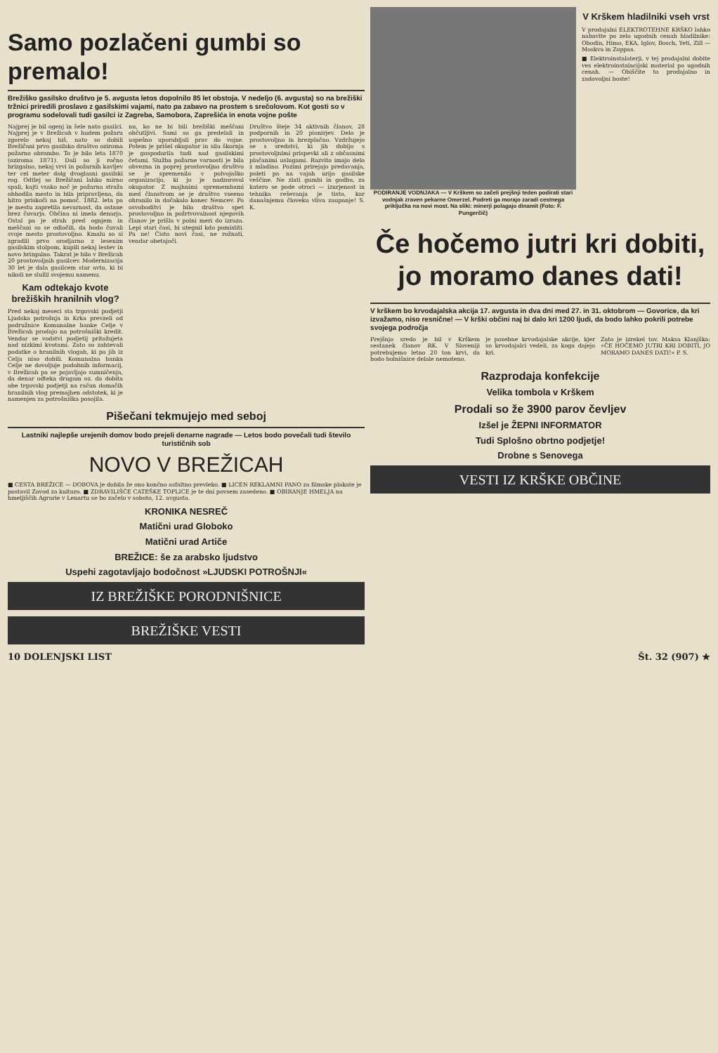Samo pozlačeni gumbi so premalo!
Brežiško gasilsko društvo je 5. avgusta letos dopolnilo 85 let obstoja. V nedeljo (6. avgusta) so na brežiški tržnici priredili proslavo z gasilskimi vajami, nato pa zabavo na prostem s srečolovom. Kot gosti so v programu sodelovali tudi gasilci iz Zagreba, Samobora, Zaprešića in enota vojne pošte
Najprej je bil ogenj in šele nato gasilci. Najprej je v Brežicah v hudem požaru zgorelo nekaj hiš, nato so dobili Brežičani prvo gasilsko društvo oziroma požarno obrambo. To je bilo leta 1870 (oziroma 1871). Dali so ji ročno brizgalno, nekaj vrvi in požarnih kavljev ter cel meter dolg dvoglasni gasilski rog. Odtlej so Brežičani lahko mirno spali, kajti vsako noč je požarna straža obhodila mesto in bila pripravljena, da hitro priskoči na pomoč. 1882. leta pa je mestu zapretila nevarnost, da ostane brez čuvarja. Občina ni imela denarja. Ostal pa je strah pred ognjem in meščani so se odločili, da bodo čuvali svoje mesto prostovoljno. Kmalu so si zgradili prvo orodjarno z lesenim gasilskim stolpom, kupili nekaj lestev in novo brizgalno. Takrat je bilo v Brežicah 20 prostovoljnih gasilcev. Modernizacija 30 let je dala gasilcem star avto, ki bi nikoli ne služil svojemu namenu.
Kam odtekajo kvote brežiških hranilnih vlog?
Pred nekaj meseci sta trgovski podjetji Ljudska potrošnja in Krka prevzeli od podružnice Komunalne banke Celje v Brežicah prodajo na potrošniški kredit. Vendar se vodstvi podjetij pritožujeta nad nizkimi kvotami. Zato so zahtevali podatke o hranilnih vlogah, ki pa jih iz Celja niso dobili. Komunalna banka Celje ne dovoljuje podobnih informacij, v Brežicah pa se pojavljajo sumničenja, da denar odteka drugam oz. da dobita obe trgovski podjetji na račun domačih hranilnih vlog premajhen odstotek, ki je namenjen za potrošniška posojila.
nu, ko ne bi bili brežiški meščani občutljivi. Sami so ga predelali in uspešno uporabljali prav do vojne. Potem je prišel okupator in sila škornja je gospodarila tudi nad gasilskimi četami. Služba požarne varnosti je bila obvezna in poprej prostovoljno društvo se je spremenilo v polvojaško organizacijo, ki jo je nadzoroval okupator. Z majhnimi spremembami med članstvom se je društvo vseeno ohranilo in dočakalo konec Nemcev. Po osvoboditvi je bilo društvo spet prostovoljno in požrtvovalnost njegovih članov je prišla v polni meri do izraza. Lepi stari časi, bi uteg­nil kdo pomisliti. Pa ne! Čisto novi časi, ne rožnati, vendar obetajoči.
Društvo šteje 34 aktivnih članov, 28 podpornih in 20 pionirjev. Delo je prostovoljno in brezplačno. Vzdržujejo se s sredstvi, ki jih dobijo s prostovoljnimi prispevki ali z občasnimi plačanimi uslugami. Razvito imajo delo z mladino. Pozimi prirejajo predavanja, poleti pa na vajah urijo gasilske veščine. Ne zlati gumbi in godba, za katero se pode otroci — izurjenost in tehnika reševanja je tisto, kar današnjemu človeku vliva zaupanje! S. K.
Pišečani tekmujejo med seboj
Lastniki najlepše urejenih domov bodo prejeli denarne nagrade — Letos bodo povečali tudi število turističnih sob
NOVO V BREŽICAH
■ CESTA BREŽICE — DOBOVA je dobila že ono končno asfaltno prevleko. ■ LICEN REKLAMNI PANO za filmske plakate je postavil Zavod za kulturo. ■ ZDRAVILIŠČE CATEŠKE TOPLICE je te dni povsem zasedeno. ■ OBIRANJE HMELJA na hmeljiščih Agrarie v Lenartu se bo začelo v soboto, 12. avgusta.
KRONIKA NESREČ
Matični urad Globoko
Matični urad Artiče
BREŽICE: še za arabsko ljudstvo
Uspehi zagotavljajo bodočnost »LJUDSKI POTROŠNJI«
IZ BREŽIŠKE PORODNIŠNICE
BREŽIŠKE VESTI
PODIRANJE VODNJAKA — V Krškem so začeli prejšnji teden podirati stari vodnjak zraven pekarne Omerzel. Podreti ga morajo zaradi cestnega priključka na novi most. Na sliki: minerji polagajo dinamit (Foto: F. Pungerčič)
V Krškem hladilniki vseh vrst
V prodajalni ELEKTROTEHNE KRŠKO lahko nabavite po zelo ugodnih cenah hladilnike: Obodin, Himo, EKA, Iglov, Bosch, Yeti, Zill — Moskva in Zoppas.
■ Elektroinstalaterji, v tej prodajalni dobite ves elektroinstalacijski material po ugodnih cenah. — Obiščite to prodajalno in zadovoljni boste!
Če hočemo jutri kri dobiti, jo moramo danes dati!
V krškem bo krvodajalska akcija 17. avgusta in dva dni med 27. in 31. oktobrom — Govorice, da kri izvažamo, niso resnične! — V krški občini naj bi dalo kri 1200 ljudi, da bodo lahko pokrili potrebe svojega področja
Prejšnjo sredo je bil v Krškem sestanek članov RK. V Sloveniji potrebujemo letno 20 ton krvi, da bodo bolnišnice delale nemoteno.
je posebne krvodajalske akcije, kjer so krvodajalci vedeli, za koga dajejo kri.
Zato je izrekel tov. Maksa Klanjška: »ČE HOČEMO JUTRI KRI DOBITI, JO MORAMO DANES DATI!« P. S.
Razprodaja konfekcije
Velika tombola v Krškem
Prodali so že 3900 parov čevljev
Izšel je ŽEPNI INFORMATOR
Tudi Splošno obrtno podjetje!
Drobne s Senovega
VESTI IZ KRŠKE OBČINE
10 DOLENJSKI LIST Št. 32 (907) ★